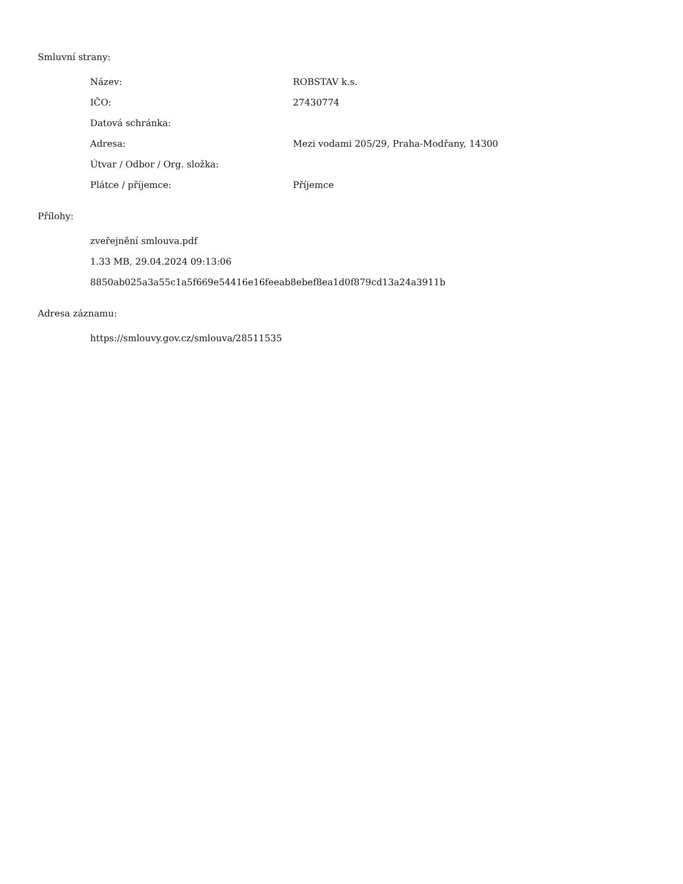Smluvní strany:
| Název: | ROBSTAV k.s. |
| IČO: | 27430774 |
| Datová schránka: | |
| Adresa: | Mezi vodami 205/29, Praha-Modřany, 14300 |
| Útvar / Odbor / Org. složka: | |
| Plátce / příjemce: | Příjemce |
Přílohy:
zveřejnění smlouva.pdf
1.33 MB, 29.04.2024 09:13:06
8850ab025a3a55c1a5f669e54416e16feeab8ebef8ea1d0f879cd13a24a3911b
Adresa záznamu:
https://smlouvy.gov.cz/smlouva/28511535